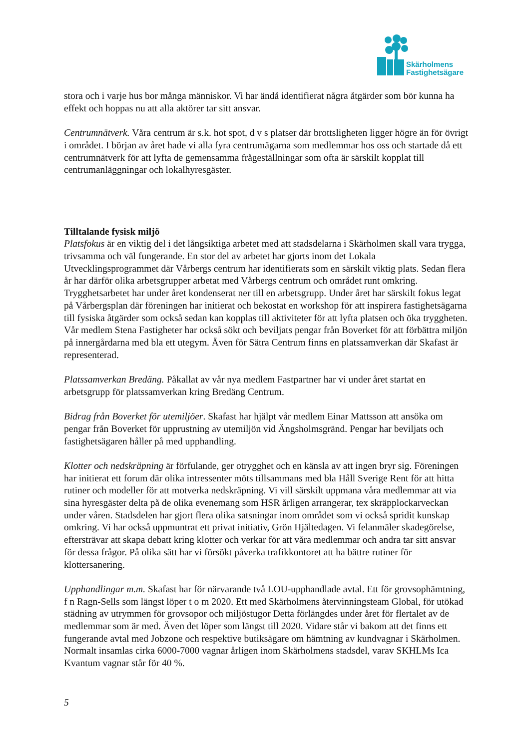Skärholmens
Fastighetsägare
stora och i varje hus bor många människor. Vi har ändå identifierat några åtgärder som bör kunna ha effekt och hoppas nu att alla aktörer tar sitt ansvar.
Centrumnätverk. Våra centrum är s.k. hot spot, d v s platser där brottsligheten ligger högre än för övrigt i området. I början av året hade vi alla fyra centrumägarna som medlemmar hos oss och startade då ett centrumnätverk för att lyfta de gemensamma frågeställningar som ofta är särskilt kopplat till centrumanläggningar och lokalhyresgäster.
Tilltalande fysisk miljö
Platsfokus är en viktig del i det långsiktiga arbetet med att stadsdelarna i Skärholmen skall vara trygga, trivsamma och väl fungerande. En stor del av arbetet har gjorts inom det Lokala Utvecklingsprogrammet där Vårbergs centrum har identifierats som en särskilt viktig plats. Sedan flera år har därför olika arbetsgrupper arbetat med Vårbergs centrum och området runt omkring. Trygghetsarbetet har under året kondenserat ner till en arbetsgrupp. Under året har särskilt fokus legat på Vårbergsplan där föreningen har initierat och bekostat en workshop för att inspirera fastighetsägarna till fysiska åtgärder som också sedan kan kopplas till aktiviteter för att lyfta platsen och öka tryggheten. Vår medlem Stena Fastigheter har också sökt och beviljats pengar från Boverket för att förbättra miljön på innergårdarna med bla ett utegym. Även för Sätra Centrum finns en platssamverkan där Skafast är representerad.
Platssamverkan Bredäng. Påkallat av vår nya medlem Fastpartner har vi under året startat en arbetsgrupp för platssamverkan kring Bredäng Centrum.
Bidrag från Boverket för utemiljöer. Skafast har hjälpt vår medlem Einar Mattsson att ansöka om pengar från Boverket för upprustning av utemiljön vid Ängsholmsgränd. Pengar har beviljats och fastighetsägaren håller på med upphandling.
Klotter och nedskräpning är förfulande, ger otrygghet och en känsla av att ingen bryr sig. Föreningen har initierat ett forum där olika intressenter möts tillsammans med bla Håll Sverige Rent för att hitta rutiner och modeller för att motverka nedskräpning. Vi vill särskilt uppmana våra medlemmar att via sina hyresgäster delta på de olika evenemang som HSR årligen arrangerar, tex skräpplockarveckan under våren. Stadsdelen har gjort flera olika satsningar inom området som vi också spridit kunskap omkring. Vi har också uppmuntrat ett privat initiativ, Grön Hjältedagen. Vi felanmäler skadegörelse, eftersträvar att skapa debatt kring klotter och verkar för att våra medlemmar och andra tar sitt ansvar för dessa frågor. På olika sätt har vi försökt påverka trafikkontoret att ha bättre rutiner för klottersanering.
Upphandlingar m.m. Skafast har för närvarande två LOU-upphandlade avtal. Ett för grovsophämtning, f n Ragn-Sells som längst löper t o m 2020. Ett med Skärholmens återvinningsteam Global, för utökad städning av utrymmen för grovsopor och miljöstugor Detta förlängdes under året för flertalet av de medlemmar som är med. Även det löper som längst till 2020. Vidare står vi bakom att det finns ett fungerande avtal med Jobzone och respektive butiksägare om hämtning av kundvagnar i Skärholmen. Normalt insamlas cirka 6000-7000 vagnar årligen inom Skärholmens stadsdel, varav SKHLMs Ica Kvantum vagnar står för 40 %.
5